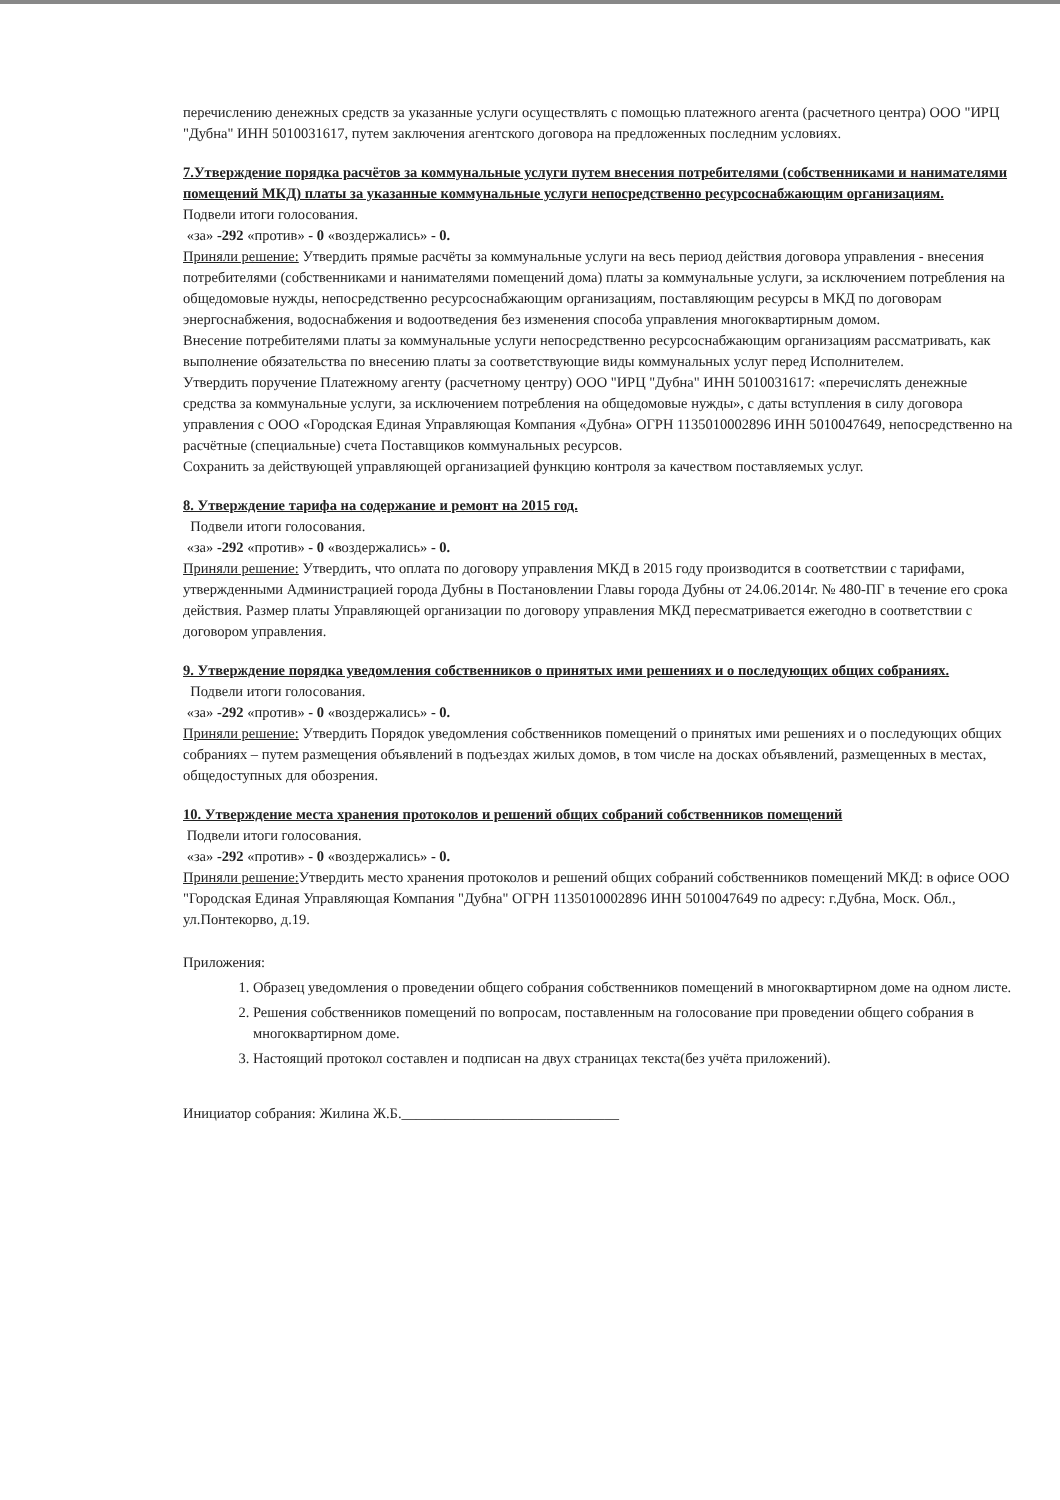перечислению денежных средств за указанные услуги осуществлять с помощью платежного агента (расчетного центра) ООО "ИРЦ "Дубна" ИНН 5010031617, путем заключения агентского договора на предложенных последним условиях.
7.Утверждение порядка расчётов за коммунальные услуги путем внесения потребителями (собственниками и нанимателями помещений МКД) платы за указанные коммунальные услуги непосредственно ресурсоснабжающим организациям.
Подвели итоги голосования.
«за» -292 «против» - 0 «воздержались» - 0.
Приняли решение: Утвердить прямые расчёты за коммунальные услуги на весь период действия договора управления - внесения потребителями (собственниками и нанимателями помещений дома) платы за коммунальные услуги, за исключением потребления на общедомовые нужды, непосредственно ресурсоснабжающим организациям, поставляющим ресурсы в МКД по договорам энергоснабжения, водоснабжения и водоотведения без изменения способа управления многоквартирным домом.
Внесение потребителями платы за коммунальные услуги непосредственно ресурсоснабжающим организациям рассматривать, как выполнение обязательства по внесению платы за соответствующие виды коммунальных услуг перед Исполнителем.
Утвердить поручение Платежному агенту (расчетному центру) ООО "ИРЦ "Дубна" ИНН 5010031617: «перечислять денежные средства за коммунальные услуги, за исключением потребления на общедомовые нужды», с даты вступления в силу договора управления с ООО «Городская Единая Управляющая Компания «Дубна» ОГРН 1135010002896 ИНН 5010047649, непосредственно на расчётные (специальные) счета Поставщиков коммунальных ресурсов.
Сохранить за действующей управляющей организацией функцию контроля за качеством поставляемых услуг.
8. Утверждение тарифа на содержание и ремонт на 2015 год.
Подвели итоги голосования.
«за» -292 «против» - 0 «воздержались» - 0.
Приняли решение: Утвердить, что оплата по договору управления МКД в 2015 году производится в соответствии с тарифами, утвержденными Администрацией города Дубны в Постановлении Главы города Дубны от 24.06.2014г. № 480-ПГ в течение его срока действия. Размер платы Управляющей организации по договору управления МКД пересматривается ежегодно в соответствии с договором управления.
9. Утверждение порядка уведомления собственников о принятых ими решениях и о последующих общих собраниях.
Подвели итоги голосования.
«за» -292 «против» - 0 «воздержались» - 0.
Приняли решение: Утвердить Порядок уведомления собственников помещений о принятых ими решениях и о последующих общих собраниях – путем размещения объявлений в подъездах жилых домов, в том числе на досках объявлений, размещенных в местах, общедоступных для обозрения.
10. Утверждение места хранения протоколов и решений общих собраний собственников помещений
Подвели итоги голосования.
«за» -292 «против» - 0 «воздержались» - 0.
Приняли решение: Утвердить место хранения протоколов и решений общих собраний собственников помещений МКД: в офисе ООО "Городская Единая Управляющая Компания "Дубна" ОГРН 1135010002896 ИНН 5010047649 по адресу: г.Дубна, Моск. Обл., ул.Понтекорво, д.19.
Приложения:
1. Образец уведомления о проведении общего собрания собственников помещений в многоквартирном доме на одном листе.
2. Решения собственников помещений по вопросам, поставленным на голосование при проведении общего собрания в многоквартирном доме.
3. Настоящий протокол составлен и подписан на двух страницах текста(без учёта приложений).
Инициатор собрания: Жилина Ж.Б.______________________________